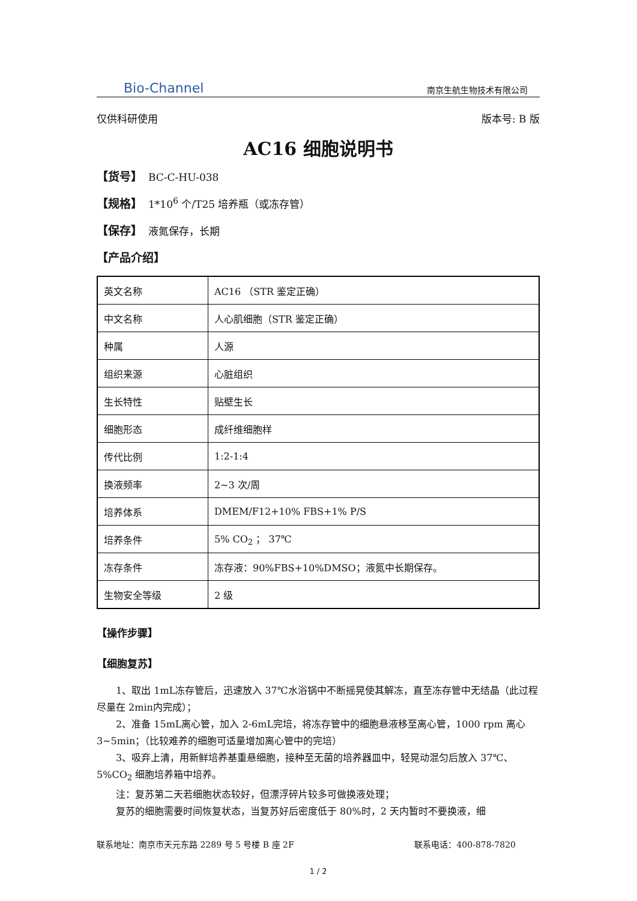Bio-Channel
南京生航生物技术有限公司
仅供科研使用 版本号: B 版
AC16 细胞说明书
【货号】 BC-C-HU-038
【规格】 1*10<sup>6</sup> 个/T25 培养瓶（或冻存管）
【保存】 液氮保存，长期
【产品介绍】
| 英文名称 | AC16 （STR 鉴定正确） |
| 中文名称 | 人心肌细胞（STR 鉴定正确） |
| 种属 | 人源 |
| 组织来源 | 心脏组织 |
| 生长特性 | 贴壁生长 |
| 细胞形态 | 成纤维细胞样 |
| 传代比例 | 1:2-1:4 |
| 换液频率 | 2~3 次/周 |
| 培养体系 | DMEM/F12+10% FBS+1% P/S |
| 培养条件 | 5% CO<sub>2</sub> ； 37℃ |
| 冻存条件 | 冻存液：90%FBS+10%DMSO；液氮中长期保存。 |
| 生物安全等级 | 2 级 |
【操作步骤】
【细胞复苏】
1、取出 1mL冻存管后，迅速放入 37℃水浴锅中不断摇晃使其解冻，直至冻存管中无结晶（此过程尽量在 2min内完成）；
2、准备 15mL离心管，加入 2-6mL完培，将冻存管中的细胞悬液移至离心管，1000 rpm 离心 3~5min；（比较难养的细胞可适量增加离心管中的完培）
3、吸弃上清，用新鲜培养基重悬细胞，接种至无菌的培养器皿中，轻晃动混匀后放入 37℃、5%CO<sub>2</sub> 细胞培养箱中培养。
注：复苏第二天若细胞状态较好，但漂浮碎片较多可做换液处理；
复苏的细胞需要时间恢复状态，当复苏好后密度低于 80%时，2 天内暂时不要换液，细
联系地址：南京市天元东路 2289 号 5 号楼 B 座 2F 联系电话：400-878-7820
1 / 2